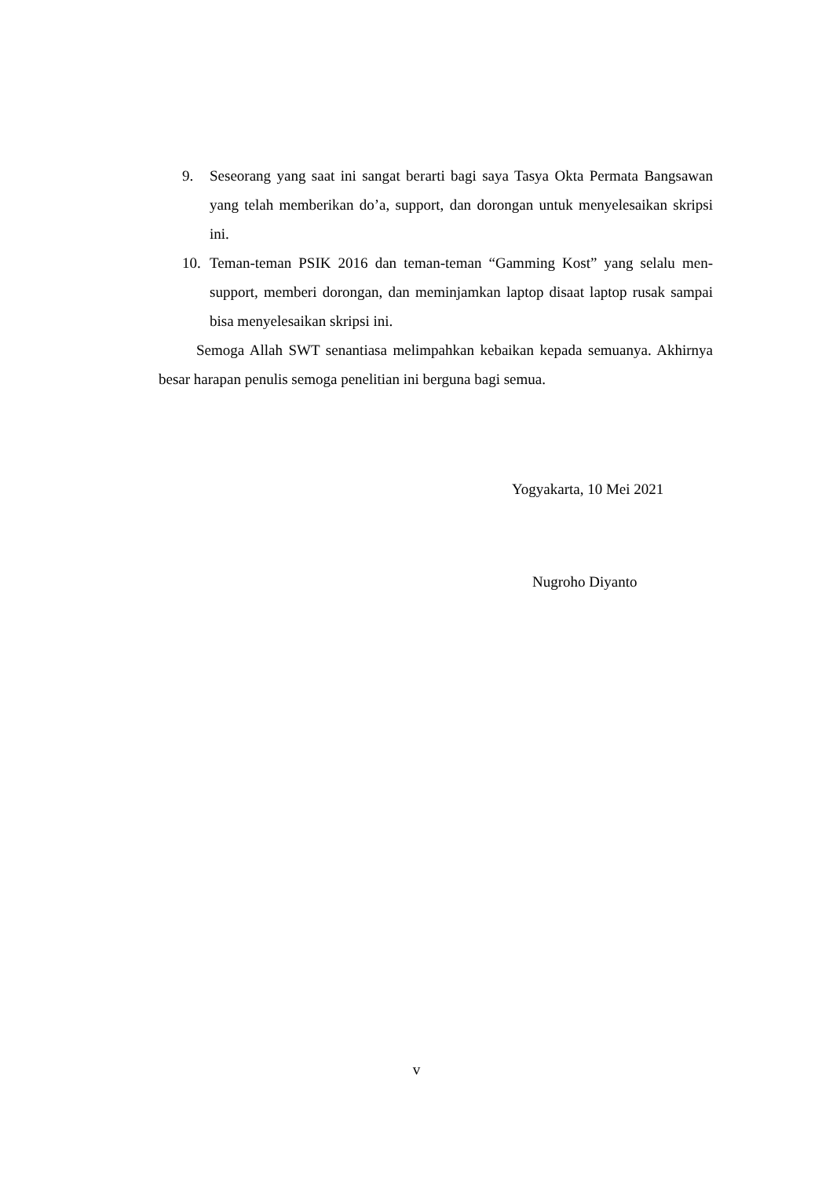9. Seseorang yang saat ini sangat berarti bagi saya Tasya Okta Permata Bangsawan yang telah memberikan do’a, support, dan dorongan untuk menyelesaikan skripsi ini.
10. Teman-teman PSIK 2016 dan teman-teman “Gamming Kost” yang selalu men-support, memberi dorongan, dan meminjamkan laptop disaat laptop rusak sampai bisa menyelesaikan skripsi ini.
Semoga Allah SWT senantiasa melimpahkan kebaikan kepada semuanya. Akhirnya besar harapan penulis semoga penelitian ini berguna bagi semua.
Yogyakarta, 10 Mei 2021
Nugroho Diyanto
v